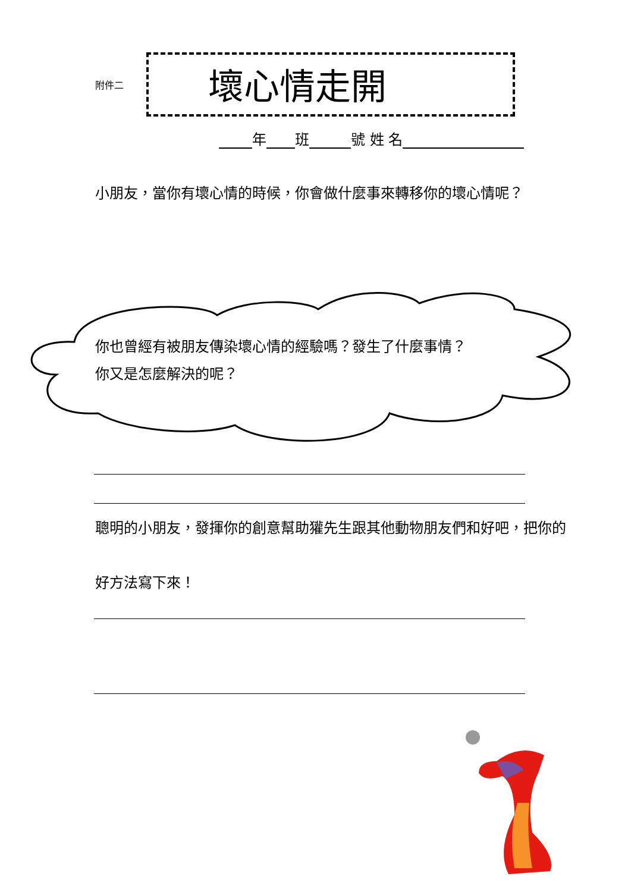附件二
壞心情走開
年 班 號 姓 名
小朋友，當你有壞心情的時候，你會做什麼事來轉移你的壞心情呢？
你也曾經有被朋友傳染壞心情的經驗嗎？發生了什麼事情？
你又是怎麼解決的呢？
聰明的小朋友，發揮你的創意幫助獾先生跟其他動物朋友們和好吧，把你的好方法寫下來！